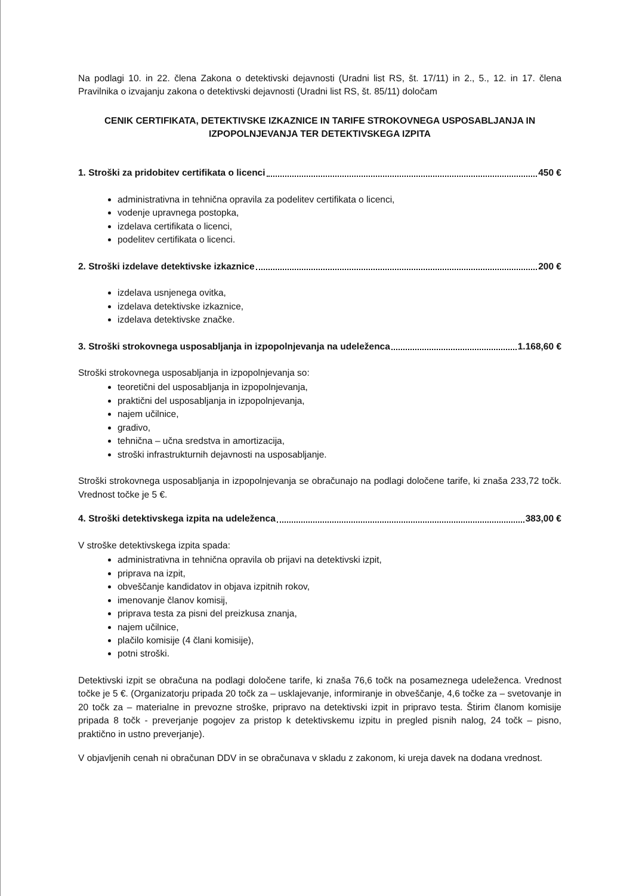Na podlagi 10. in 22. člena Zakona o detektivski dejavnosti (Uradni list RS, št. 17/11) in 2., 5., 12. in 17. člena Pravilnika o izvajanju zakona o detektivski dejavnosti (Uradni list RS, št. 85/11) določam
CENIK CERTIFIKATA, DETEKTIVSKE IZKAZNICE IN TARIFE STROKOVNEGA USPOSABLJANJA IN IZPOPOLNJEVANJA TER DETEKTIVSKEGA IZPITA
1. Stroški za pridobitev certifikata o licenci 450 €
administrativna in tehnična opravila za podelitev certifikata o licenci,
vodenje upravnega postopka,
izdelava certifikata o licenci,
podelitev certifikata o licenci.
2. Stroški izdelave detektivske izkaznice 200 €
izdelava usnjenega ovitka,
izdelava detektivske izkaznice,
izdelava detektivske značke.
3. Stroški strokovnega usposabljanja in izpopolnjevanja na udeleženca 1.168,60 €
Stroški strokovnega usposabljanja in izpopolnjevanja so:
teoretični del usposabljanja in izpopolnjevanja,
praktični del usposabljanja in izpopolnjevanja,
najem učilnice,
gradivo,
tehnična – učna sredstva in amortizacija,
stroški infrastrukturnih dejavnosti na usposabljanje.
Stroški strokovnega usposabljanja in izpopolnjevanja se obračunajo na podlagi določene tarife, ki znaša 233,72 točk. Vrednost točke je 5 €.
4. Stroški detektivskega izpita na udeleženca 383,00 €
V stroške detektivskega izpita spada:
administrativna in tehnična opravila ob prijavi na detektivski izpit,
priprava na izpit,
obveščanje kandidatov in objava izpitnih rokov,
imenovanje članov komisij,
priprava testa za pisni del preizkusa znanja,
najem učilnice,
plačilo komisije (4 člani komisije),
potni stroški.
Detektivski izpit se obračuna na podlagi določene tarife, ki znaša 76,6 točk na posameznega udeleženca. Vrednost točke je 5 €. (Organizatorju pripada 20 točk za – usklajevanje, informiranje in obveščanje, 4,6 točke za – svetovanje in 20 točk za – materialne in prevozne stroške, pripravo na detektivski izpit in pripravo testa. Štirim članom komisije pripada 8 točk - preverjanje pogojev za pristop k detektivskemu izpitu in pregled pisnih nalog, 24 točk – pisno, praktično in ustno preverjanje).
V objavljenih cenah ni obračunan DDV in se obračunava v skladu z zakonom, ki ureja davek na dodana vrednost.